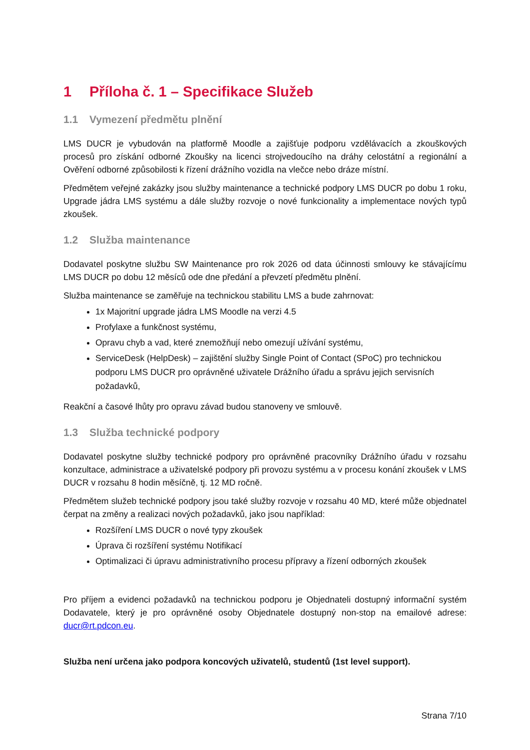1 Příloha č. 1 – Specifikace Služeb
1.1 Vymezení předmětu plnění
LMS DUCR je vybudován na platformě Moodle a zajišťuje podporu vzdělávacích a zkouškových procesů pro získání odborné Zkoušky na licenci strojvedoucího na dráhy celostátní a regionální a Ověření odborné způsobilosti k řízení drážního vozidla na vlečce nebo dráze místní.
Předmětem veřejné zakázky jsou služby maintenance a technické podpory LMS DUCR po dobu 1 roku, Upgrade jádra LMS systému a dále služby rozvoje o nové funkcionality a implementace nových typů zkoušek.
1.2 Služba maintenance
Dodavatel poskytne službu SW Maintenance pro rok 2026 od data účinnosti smlouvy ke stávajícímu LMS DUCR po dobu 12 měsíců ode dne předání a převzetí předmětu plnění.
Služba maintenance se zaměřuje na technickou stabilitu LMS a bude zahrnovat:
1x Majoritní upgrade jádra LMS Moodle na verzi 4.5
Profylaxe a funkčnost systému,
Opravu chyb a vad, které znemožňují nebo omezují užívání systému,
ServiceDesk (HelpDesk) – zajištění služby Single Point of Contact (SPoC) pro technickou podporu LMS DUCR pro oprávněné uživatele Drážního úřadu a správu jejich servisních požadavků,
Reakční a časové lhůty pro opravu závad budou stanoveny ve smlouvě.
1.3 Služba technické podpory
Dodavatel poskytne služby technické podpory pro oprávněné pracovníky Drážního úřadu v rozsahu konzultace, administrace a uživatelské podpory při provozu systému a v procesu konání zkoušek v LMS DUCR v rozsahu 8 hodin měsíčně, tj. 12 MD ročně.
Předmětem služeb technické podpory jsou také služby rozvoje v rozsahu 40 MD, které může objednatel čerpat na změny a realizaci nových požadavků, jako jsou například:
Rozšíření LMS DUCR o nové typy zkoušek
Úprava či rozšíření systému Notifikací
Optimalizaci či úpravu administrativního procesu přípravy a řízení odborných zkoušek
Pro příjem a evidenci požadavků na technickou podporu je Objednateli dostupný informační systém Dodavatele, který je pro oprávněné osoby Objednatele dostupný non-stop na emailové adrese: ducr@rt.pdcon.eu.
Služba není určena jako podpora koncových uživatelů, studentů (1st level support).
Strana 7/10